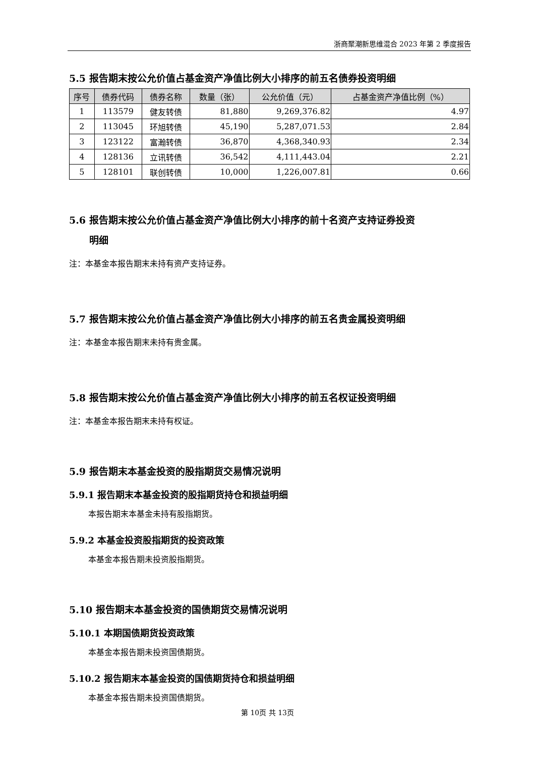浙商聚潮新思维混合 2023 年第 2 季度报告
5.5 报告期末按公允价值占基金资产净值比例大小排序的前五名债券投资明细
| 序号 | 债券代码 | 债券名称 | 数量（张） | 公允价值（元） | 占基金资产净值比例（%） |
| --- | --- | --- | --- | --- | --- |
| 1 | 113579 | 健友转债 | 81,880 | 9,269,376.82 | 4.97 |
| 2 | 113045 | 环旭转债 | 45,190 | 5,287,071.53 | 2.84 |
| 3 | 123122 | 富瀚转债 | 36,870 | 4,368,340.93 | 2.34 |
| 4 | 128136 | 立讯转债 | 36,542 | 4,111,443.04 | 2.21 |
| 5 | 128101 | 联创转债 | 10,000 | 1,226,007.81 | 0.66 |
5.6 报告期末按公允价值占基金资产净值比例大小排序的前十名资产支持证券投资
明细
注：本基金本报告期末未持有资产支持证券。
5.7 报告期末按公允价值占基金资产净值比例大小排序的前五名贵金属投资明细
注：本基金本报告期末未持有贵金属。
5.8 报告期末按公允价值占基金资产净值比例大小排序的前五名权证投资明细
注：本基金本报告期末未持有权证。
5.9 报告期末本基金投资的股指期货交易情况说明
5.9.1 报告期末本基金投资的股指期货持仓和损益明细
本报告期末本基金未持有股指期货。
5.9.2 本基金投资股指期货的投资政策
本基金本报告期未投资股指期货。
5.10 报告期末本基金投资的国债期货交易情况说明
5.10.1 本期国债期货投资政策
本基金本报告期未投资国债期货。
5.10.2 报告期末本基金投资的国债期货持仓和损益明细
本基金本报告期未投资国债期货。
第 10页 共 13页